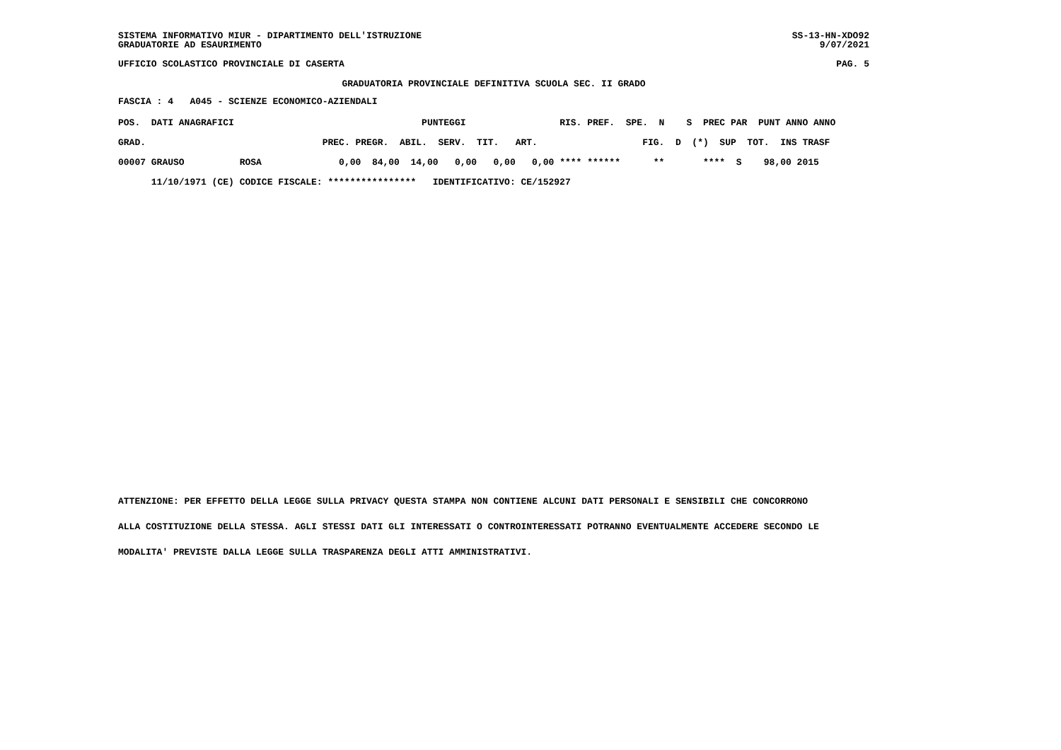SISTEMA INFORMATIVO MIUR - DIPARTIMENTO DELL'ISTRUZIONE
GRADUATORIE AD ESAURIMENTO
SS-13-HN-XDO92
9/07/2021
UFFICIO SCOLASTICO PROVINCIALE DI CASERTA PAG. 5
GRADUATORIA PROVINCIALE DEFINITIVA SCUOLA SEC. II GRADO
FASCIA : 4   A045 - SCIENZE ECONOMICO-AZIENDALI
| POS. DATI ANAGRAFICI | | PUNTEGGI RIS. PREF. SPE. N S PREC PAR PUNT ANNO ANNO |
| --- | --- | --- |
| GRAD. | | PREC. PREGR. ABIL. SERV. TIT. ART. FIG. D (*) SUP TOT. INS TRASF |
| 00007 GRAUSO | ROSA | 0,00 84,00 14,00 0,00 0,00 0,00 **** ****** ** **** S 98,00 2015 |
| 11/10/1971 (CE) | CODICE FISCALE: **************** IDENTIFICATIVO: CE/152927 | |
ATTENZIONE: PER EFFETTO DELLA LEGGE SULLA PRIVACY QUESTA STAMPA NON CONTIENE ALCUNI DATI PERSONALI E SENSIBILI CHE CONCORRONO
ALLA COSTITUZIONE DELLA STESSA. AGLI STESSI DATI GLI INTERESSATI O CONTROINTERESSATI POTRANNO EVENTUALMENTE ACCEDERE SECONDO LE
MODALITA' PREVISTE DALLA LEGGE SULLA TRASPARENZA DEGLI ATTI AMMINISTRATIVI.